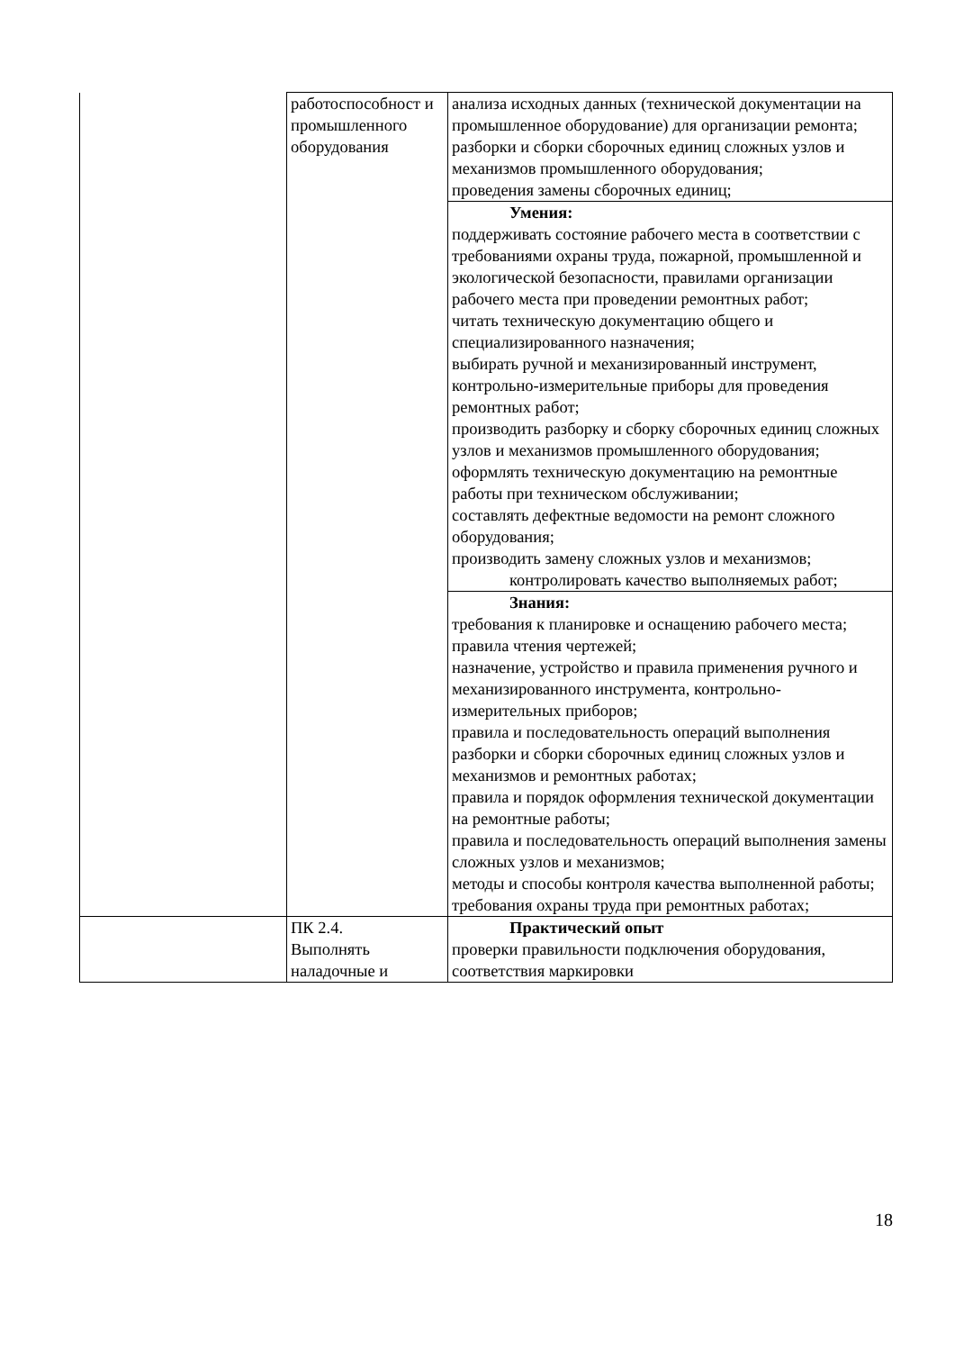| | работоспособност и промышленного оборудования | анализа исходных данных (технической документации на промышленное оборудование) для организации ремонта; разборки и сборки сборочных единиц сложных узлов и механизмов промышленного оборудования; проведения замены сборочных единиц; |
| | | Умения: поддерживать состояние рабочего места в соответствии с требованиями охраны труда, пожарной, промышленной и экологической безопасности, правилами организации рабочего места при проведении ремонтных работ; читать техническую документацию общего и специализированного назначения; выбирать ручной и механизированный инструмент, контрольно-измерительные приборы для проведения ремонтных работ; производить разборку и сборку сборочных единиц сложных узлов и механизмов промышленного оборудования; оформлять техническую документацию на ремонтные работы при техническом обслуживании; составлять дефектные ведомости на ремонт сложного оборудования; производить замену сложных узлов и механизмов; контролировать качество выполняемых работ; |
| | | Знания: требования к планировке и оснащению рабочего места; правила чтения чертежей; назначение, устройство и правила применения ручного и механизированного инструмента, контрольно-измерительных приборов; правила и последовательность операций выполнения разборки и сборки сборочных единиц сложных узлов и механизмов и ремонтных работах; правила и порядок оформления технической документации на ремонтные работы; правила и последовательность операций выполнения замены сложных узлов и механизмов; методы и способы контроля качества выполненной работы; требования охраны труда при ремонтных работах; |
| | ПК 2.4. Выполнять наладочные и | Практический опыт проверки правильности подключения оборудования, соответствия маркировки |
18